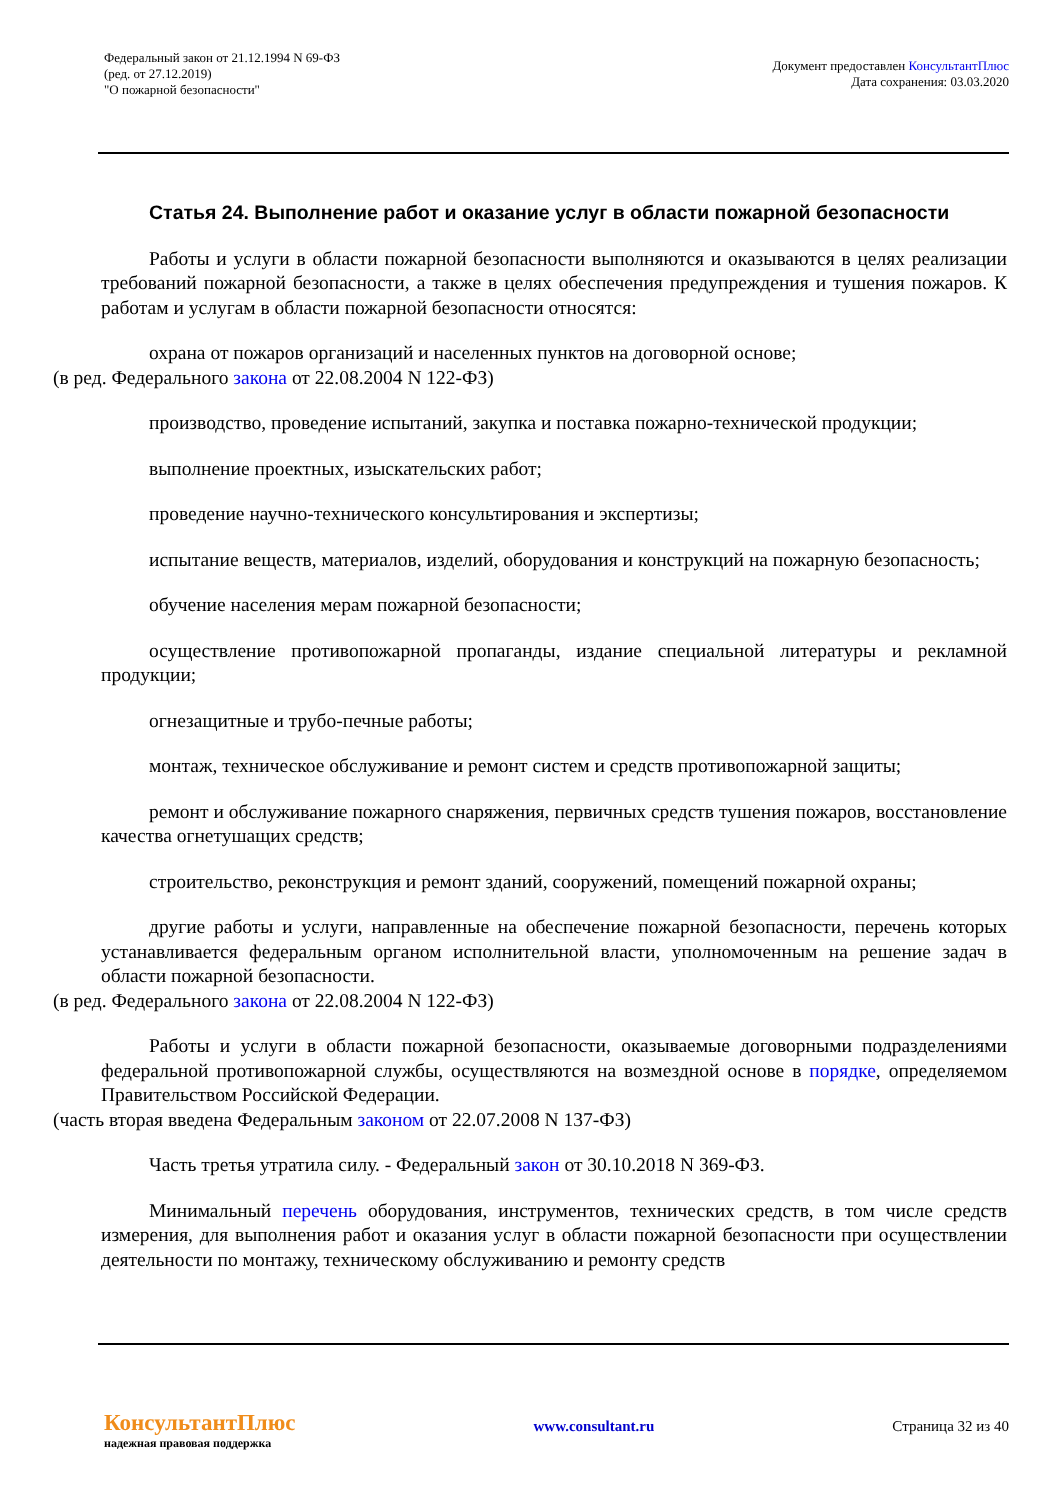Федеральный закон от 21.12.1994 N 69-ФЗ
(ред. от 27.12.2019)
"О пожарной безопасности"
Документ предоставлен КонсультантПлюс
Дата сохранения: 03.03.2020
Статья 24. Выполнение работ и оказание услуг в области пожарной безопасности
Работы и услуги в области пожарной безопасности выполняются и оказываются в целях реализации требований пожарной безопасности, а также в целях обеспечения предупреждения и тушения пожаров. К работам и услугам в области пожарной безопасности относятся:
охрана от пожаров организаций и населенных пунктов на договорной основе;
(в ред. Федерального закона от 22.08.2004 N 122-ФЗ)
производство, проведение испытаний, закупка и поставка пожарно-технической продукции;
выполнение проектных, изыскательских работ;
проведение научно-технического консультирования и экспертизы;
испытание веществ, материалов, изделий, оборудования и конструкций на пожарную безопасность;
обучение населения мерам пожарной безопасности;
осуществление противопожарной пропаганды, издание специальной литературы и рекламной продукции;
огнезащитные и трубо-печные работы;
монтаж, техническое обслуживание и ремонт систем и средств противопожарной защиты;
ремонт и обслуживание пожарного снаряжения, первичных средств тушения пожаров, восстановление качества огнетушащих средств;
строительство, реконструкция и ремонт зданий, сооружений, помещений пожарной охраны;
другие работы и услуги, направленные на обеспечение пожарной безопасности, перечень которых устанавливается федеральным органом исполнительной власти, уполномоченным на решение задач в области пожарной безопасности.
(в ред. Федерального закона от 22.08.2004 N 122-ФЗ)
Работы и услуги в области пожарной безопасности, оказываемые договорными подразделениями федеральной противопожарной службы, осуществляются на возмездной основе в порядке, определяемом Правительством Российской Федерации.
(часть вторая введена Федеральным законом от 22.07.2008 N 137-ФЗ)
Часть третья утратила силу. - Федеральный закон от 30.10.2018 N 369-ФЗ.
Минимальный перечень оборудования, инструментов, технических средств, в том числе средств измерения, для выполнения работ и оказания услуг в области пожарной безопасности при осуществлении деятельности по монтажу, техническому обслуживанию и ремонту средств
КонсультантПлюс
надежная правовая поддержка
www.consultant.ru Страница 32 из 40